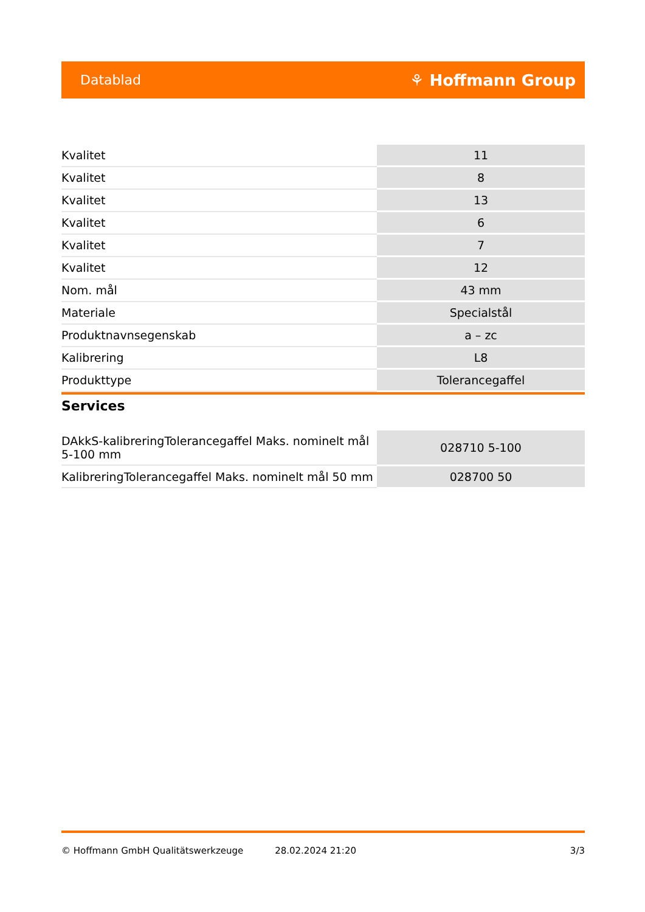Datablad ⚘ Hoffmann Group
| Kvalitet | 11 |
| Kvalitet | 8 |
| Kvalitet | 13 |
| Kvalitet | 6 |
| Kvalitet | 7 |
| Kvalitet | 12 |
| Nom. mål | 43 mm |
| Materiale | Specialstål |
| Produktnavnsegenskab | a – zc |
| Kalibrering | L8 |
| Produkttype | Tolerancegaffel |
Services
| DAkkS-kalibreringTolerancegaffel Maks. nominelt mål 5-100 mm | 028710 5-100 |
| KalibreringTolerancegaffel Maks. nominelt mål 50 mm | 028700 50 |
© Hoffmann GmbH Qualitätswerkzeuge 28.02.2024 21:20 3/3